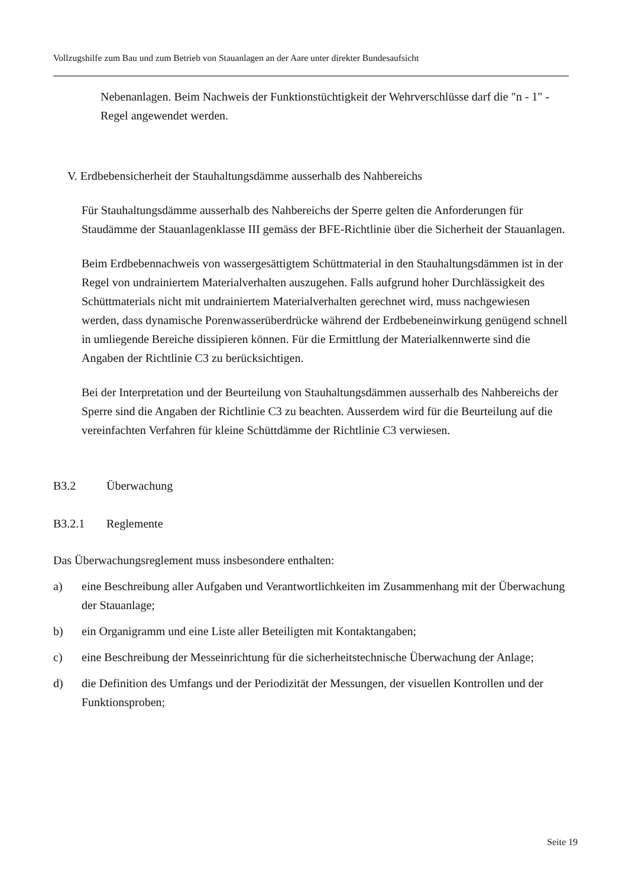Vollzugshilfe zum Bau und zum Betrieb von Stauanlagen an der Aare unter direkter Bundesaufsicht
Nebenanlagen. Beim Nachweis der Funktionstüchtigkeit der Wehrverschlüsse darf die "n - 1" - Regel angewendet werden.
V. Erdbebensicherheit der Stauhaltungsdämme ausserhalb des Nahbereichs
Für Stauhaltungsdämme ausserhalb des Nahbereichs der Sperre gelten die Anforderungen für Staudämme der Stauanlagenklasse III gemäss der BFE-Richtlinie über die Sicherheit der Stauanlagen.
Beim Erdbebennachweis von wassergesättigtem Schüttmaterial in den Stauhaltungsdämmen ist in der Regel von undrainiertem Materialverhalten auszugehen. Falls aufgrund hoher Durchlässigkeit des Schüttmaterials nicht mit undrainiertem Materialverhalten gerechnet wird, muss nachgewiesen werden, dass dynamische Porenwasserüberdrücke während der Erdbebeneinwirkung genügend schnell in umliegende Bereiche dissipieren können. Für die Ermittlung der Materialkennwerte sind die Angaben der Richtlinie C3 zu berücksichtigen.
Bei der Interpretation und der Beurteilung von Stauhaltungsdämmen ausserhalb des Nahbereichs der Sperre sind die Angaben der Richtlinie C3 zu beachten. Ausserdem wird für die Beurteilung auf die vereinfachten Verfahren für kleine Schüttdämme der Richtlinie C3 verwiesen.
B3.2 Überwachung
B3.2.1 Reglemente
Das Überwachungsreglement muss insbesondere enthalten:
a) eine Beschreibung aller Aufgaben und Verantwortlichkeiten im Zusammenhang mit der Überwachung der Stauanlage;
b) ein Organigramm und eine Liste aller Beteiligten mit Kontaktangaben;
c) eine Beschreibung der Messeinrichtung für die sicherheitstechnische Überwachung der Anlage;
d) die Definition des Umfangs und der Periodizität der Messungen, der visuellen Kontrollen und der Funktionsproben;
Seite 19